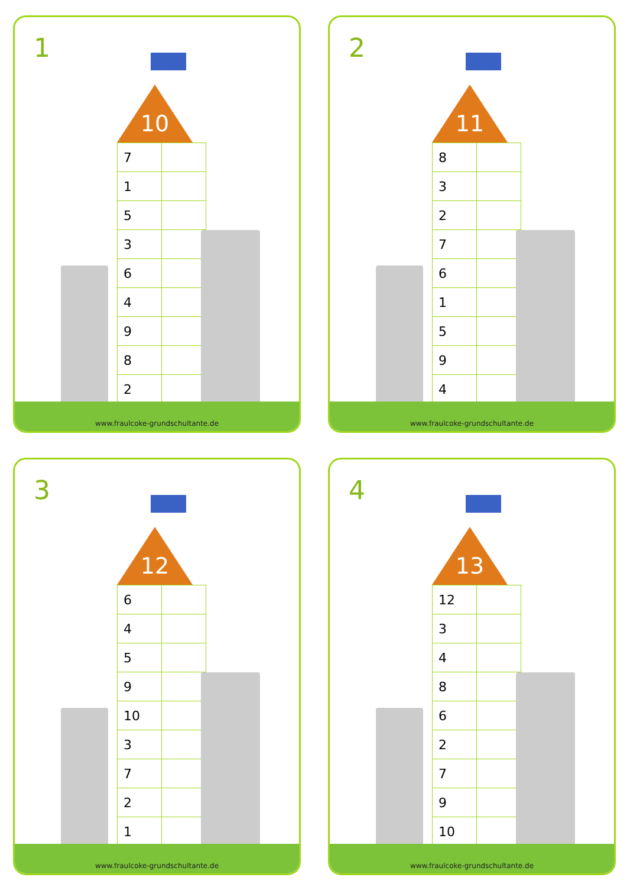1
10
| 7 | |
| 1 | |
| 5 | |
| 3 | |
| 6 | |
| 4 | |
| 9 | |
| 8 | |
| 2 | |
www.fraulcoke-grundschultante.de
2
11
| 8 | |
| 3 | |
| 2 | |
| 7 | |
| 6 | |
| 1 | |
| 5 | |
| 9 | |
| 4 | |
www.fraulcoke-grundschultante.de
3
12
| 6 | |
| 4 | |
| 5 | |
| 9 | |
| 10 | |
| 3 | |
| 7 | |
| 2 | |
| 1 | |
www.fraulcoke-grundschultante.de
4
13
| 12 | |
| 3 | |
| 4 | |
| 8 | |
| 6 | |
| 2 | |
| 7 | |
| 9 | |
| 10 | |
www.fraulcoke-grundschultante.de